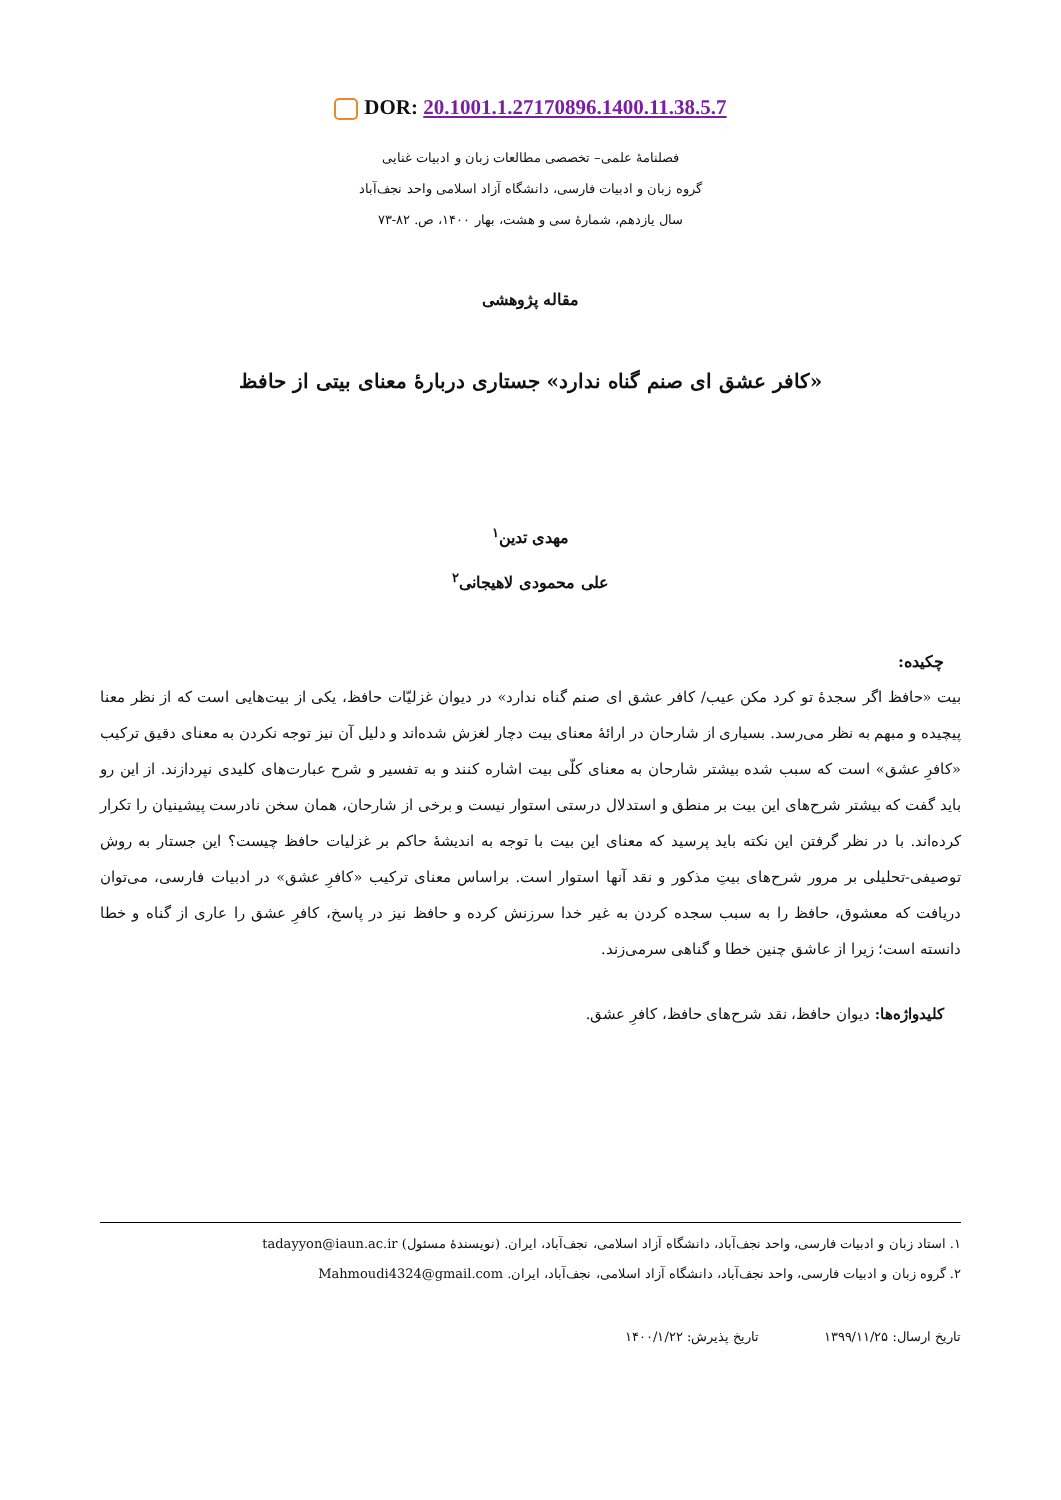DOR: 20.1001.1.27170896.1400.11.38.5.7
فصلنامهٔ علمی– تخصصی مطالعات زبان و ادبیات غنایی
گروه زبان و ادبیات فارسی، دانشگاه آزاد اسلامی واحد نجف‌آباد
سال یازدهم، شمارهٔ سی و هشت، بهار ۱۴۰۰، ص. ۸۲-۷۳
مقاله پژوهشی
«کافر عشق ای صنم گناه ندارد» جستاری دربارهٔ معنای بیتی از حافظ
مهدی تدین<sup>۱</sup>
علی محمودی لاهیجانی<sup>۲</sup>
چکیده:
بیت «حافظ اگر سجدهٔ تو کرد مکن عیب/ کافر عشق ای صنم گناه ندارد» در دیوان غزلیّات حافظ، یکی از بیت‌هایی است که از نظر معنا پیچیده و مبهم به نظر می‌رسد. بسیاری از شارحان در ارائهٔ معنای بیت دچار لغزش شده‌اند و دلیل آن نیز توجه نکردن به معنای دقیق ترکیب «کافرِ عشق» است که سبب شده بیشتر شارحان به معنای کلّی بیت اشاره کنند و به تفسیر و شرح عبارت‌های کلیدی نپردازند. از این رو باید گفت که بیشتر شرح‌های این بیت بر منطق و استدلال درستی استوار نیست و برخی از شارحان، همان سخن نادرست پیشینیان را تکرار کرده‌اند. با در نظر گرفتن این نکته باید پرسید که معنای این بیت با توجه به اندیشهٔ حاکم بر غزلیات حافظ چیست؟ این جستار به روش توصیفی-تحلیلی بر مرور شرح‌های بیتِ مذکور و نقد آنها استوار است. براساس معنای ترکیب «کافرِ عشق» در ادبیات فارسی، می‌توان دریافت که معشوق، حافظ را به سبب سجده کردن به غیر خدا سرزنش کرده و حافظ نیز در پاسخ، کافرِ عشق را عاری از گناه و خطا دانسته است؛ زیرا از عاشق چنین خطا و گناهی سرمی‌زند.
کلیدواژه‌ها: دیوان حافظ، نقد شرح‌های حافظ، کافرِ عشق.
۱. استاد زبان و ادبیات فارسی، واحد نجف‌آباد، دانشگاه آزاد اسلامی، نجف‌آباد، ایران. (نویسندهٔ مسئول) tadayyon@iaun.ac.ir
۲. گروه زبان و ادبیات فارسی، واحد نجف‌آباد، دانشگاه آزاد اسلامی، نجف‌آباد، ایران. Mahmoudi4324@gmail.com
تاریخ ارسال: ۱۳۹۹/۱۱/۲۵ تاریخ پذیرش: ۱۴۰۰/۱/۲۲